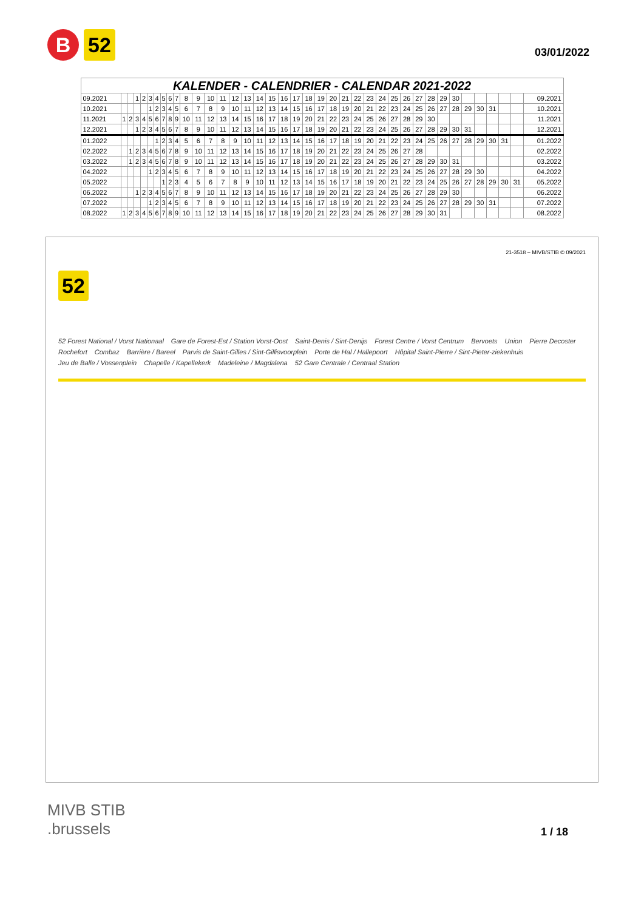B 52
03/01/2022
| KALENDER - CALENDRIER - CALENDAR 2021-2022 | | | | | | | | | | | | | | | | | | | | | | | | | | | | | | | | | | | | | | |
| --- | --- | --- | --- | --- | --- | --- | --- | --- | --- | --- | --- | --- | --- | --- | --- | --- | --- | --- | --- | --- | --- | --- | --- | --- | --- | --- | --- | --- | --- | --- | --- | --- | --- | --- | --- | --- | --- | --- |
| 09.2021 | | | 1 | 2 | 3 | 4 | 5 | 6 | 7 | 8 | 9 | 10 | 11 | 12 | 13 | 14 | 15 | 16 | 17 | 18 | 19 | 20 | 21 | 22 | 23 | 24 | 25 | 26 | 27 | 28 | 29 | 30 | | | | | | 09.2021 |
| 10.2021 | | | | | 1 | 2 | 3 | 4 | 5 | 6 | 7 | 8 | 9 | 10 | 11 | 12 | 13 | 14 | 15 | 16 | 17 | 18 | 19 | 20 | 21 | 22 | 23 | 24 | 25 | 26 | 27 | 28 | 29 | 30 | 31 | | | 10.2021 |
| 11.2021 | 1 | 2 | 3 | 4 | 5 | 6 | 7 | 8 | 9 | 10 | 11 | 12 | 13 | 14 | 15 | 16 | 17 | 18 | 19 | 20 | 21 | 22 | 23 | 24 | 25 | 26 | 27 | 28 | 29 | 30 | | | | | | | | 11.2021 |
| 12.2021 | | | 1 | 2 | 3 | 4 | 5 | 6 | 7 | 8 | 9 | 10 | 11 | 12 | 13 | 14 | 15 | 16 | 17 | 18 | 19 | 20 | 21 | 22 | 23 | 24 | 25 | 26 | 27 | 28 | 29 | 30 | 31 | | | | | 12.2021 |
| 01.2022 | | | | | | 1 | 2 | 3 | 4 | 5 | 6 | 7 | 8 | 9 | 10 | 11 | 12 | 13 | 14 | 15 | 16 | 17 | 18 | 19 | 20 | 21 | 22 | 23 | 24 | 25 | 26 | 27 | 28 | 29 | 30 | 31 | | 01.2022 |
| 02.2022 | | 1 | 2 | 3 | 4 | 5 | 6 | 7 | 8 | 9 | 10 | 11 | 12 | 13 | 14 | 15 | 16 | 17 | 18 | 19 | 20 | 21 | 22 | 23 | 24 | 25 | 26 | 27 | 28 | | | | | | | | | 02.2022 |
| 03.2022 | | 1 | 2 | 3 | 4 | 5 | 6 | 7 | 8 | 9 | 10 | 11 | 12 | 13 | 14 | 15 | 16 | 17 | 18 | 19 | 20 | 21 | 22 | 23 | 24 | 25 | 26 | 27 | 28 | 29 | 30 | 31 | | | | | | 03.2022 |
| 04.2022 | | | | | 1 | 2 | 3 | 4 | 5 | 6 | 7 | 8 | 9 | 10 | 11 | 12 | 13 | 14 | 15 | 16 | 17 | 18 | 19 | 20 | 21 | 22 | 23 | 24 | 25 | 26 | 27 | 28 | 29 | 30 | | | | 04.2022 |
| 05.2022 | | | | | | | 1 | 2 | 3 | 4 | 5 | 6 | 7 | 8 | 9 | 10 | 11 | 12 | 13 | 14 | 15 | 16 | 17 | 18 | 19 | 20 | 21 | 22 | 23 | 24 | 25 | 26 | 27 | 28 | 29 | 30 | 31 | 05.2022 |
| 06.2022 | | | 1 | 2 | 3 | 4 | 5 | 6 | 7 | 8 | 9 | 10 | 11 | 12 | 13 | 14 | 15 | 16 | 17 | 18 | 19 | 20 | 21 | 22 | 23 | 24 | 25 | 26 | 27 | 28 | 29 | 30 | | | | | | 06.2022 |
| 07.2022 | | | | | 1 | 2 | 3 | 4 | 5 | 6 | 7 | 8 | 9 | 10 | 11 | 12 | 13 | 14 | 15 | 16 | 17 | 18 | 19 | 20 | 21 | 22 | 23 | 24 | 25 | 26 | 27 | 28 | 29 | 30 | 31 | | | 07.2022 |
| 08.2022 | 1 | 2 | 3 | 4 | 5 | 6 | 7 | 8 | 9 | 10 | 11 | 12 | 13 | 14 | 15 | 16 | 17 | 18 | 19 | 20 | 21 | 22 | 23 | 24 | 25 | 26 | 27 | 28 | 29 | 30 | 31 | | | | | | | 08.2022 |
21-3518 – MIVB/STIB © 09/2021
52
52 Forest National / Vorst Nationaal Gare de Forest-Est / Station Vorst-Oost Saint-Denis / Sint-Denijs Forest Centre / Vorst Centrum Bervoets Union Pierre Decoster Rochefort Combaz Barrière / Bareel Parvis de Saint-Gilles / Sint-Gillisvoorplein Porte de Hal / Hallepoort Hôpital Saint-Pierre / Sint-Pieter-ziekenhuis Jeu de Balle / Vossenplein Chapelle / Kapellekerk Madeleine / Magdalena 52 Gare Centrale / Centraal Station
MIVB STIB
.brussels
1 / 18